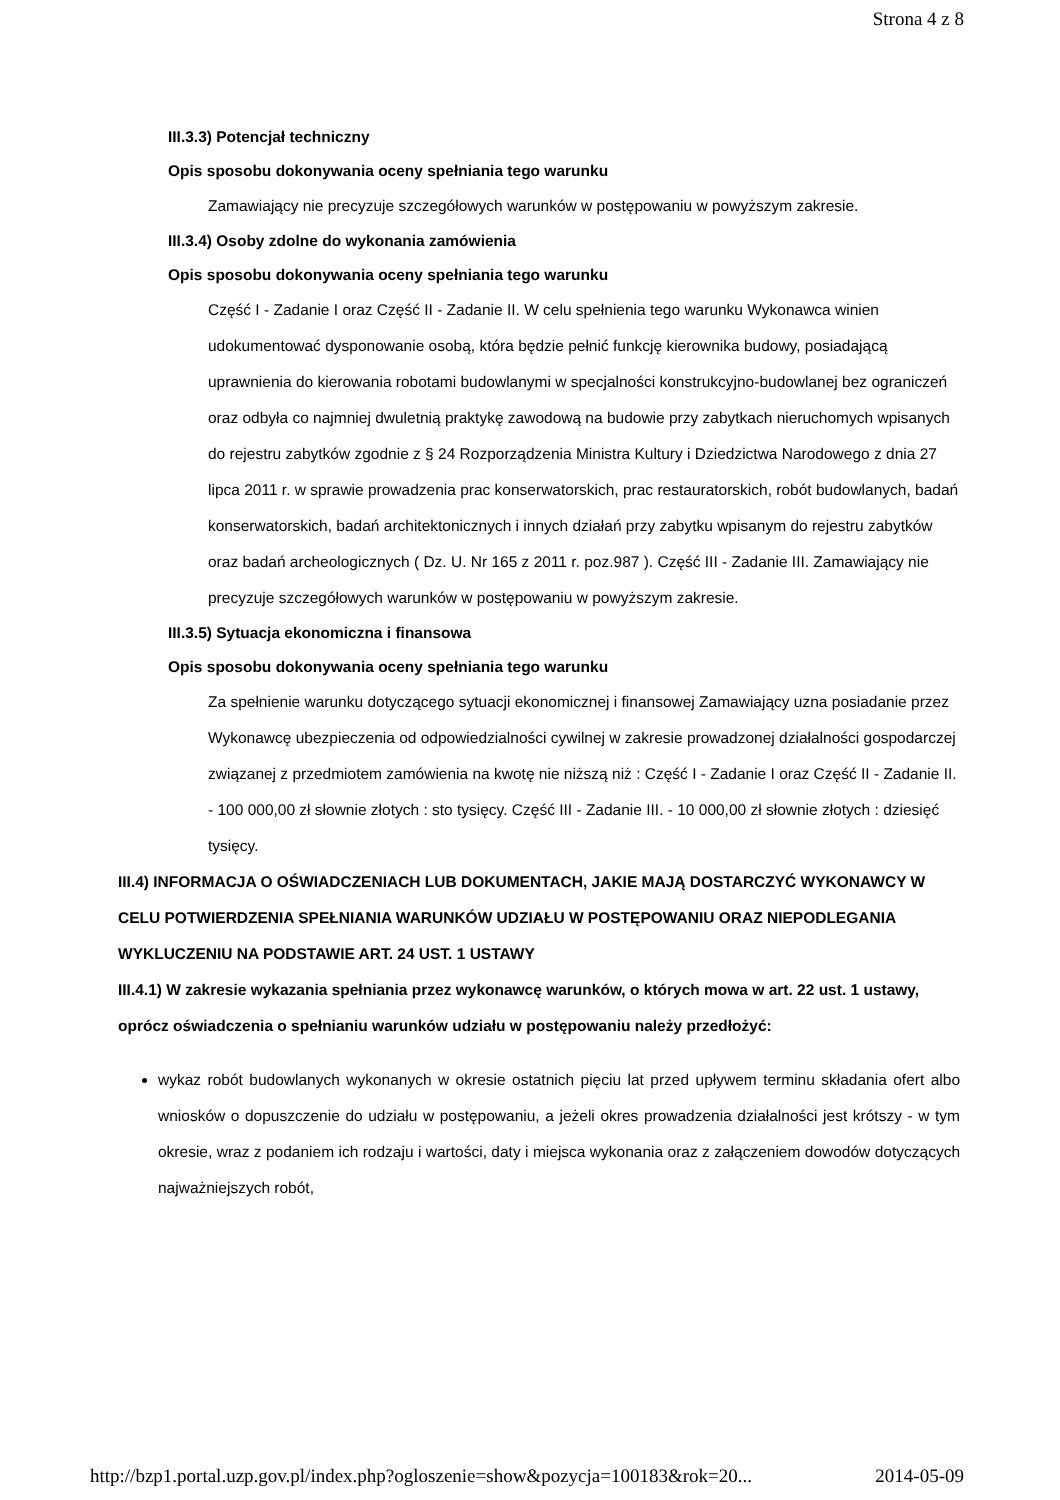Strona 4 z 8
III.3.3) Potencjał techniczny
Opis sposobu dokonywania oceny spełniania tego warunku
Zamawiający nie precyzuje szczegółowych warunków w postępowaniu w powyższym zakresie.
III.3.4) Osoby zdolne do wykonania zamówienia
Opis sposobu dokonywania oceny spełniania tego warunku
Część I - Zadanie I oraz Część II - Zadanie II. W celu spełnienia tego warunku Wykonawca winien udokumentować dysponowanie osobą, która będzie pełnić funkcję kierownika budowy, posiadającą uprawnienia do kierowania robotami budowlanymi w specjalności konstrukcyjno-budowlanej bez ograniczeń oraz odbyła co najmniej dwuletnią praktykę zawodową na budowie przy zabytkach nieruchomych wpisanych do rejestru zabytków zgodnie z § 24 Rozporządzenia Ministra Kultury i Dziedzictwa Narodowego z dnia 27 lipca 2011 r. w sprawie prowadzenia prac konserwatorskich, prac restauratorskich, robót budowlanych, badań konserwatorskich, badań architektonicznych i innych działań przy zabytku wpisanym do rejestru zabytków oraz badań archeologicznych ( Dz. U. Nr 165 z 2011 r. poz.987 ). Część III - Zadanie III. Zamawiający nie precyzuje szczegółowych warunków w postępowaniu w powyższym zakresie.
III.3.5) Sytuacja ekonomiczna i finansowa
Opis sposobu dokonywania oceny spełniania tego warunku
Za spełnienie warunku dotyczącego sytuacji ekonomicznej i finansowej Zamawiający uzna posiadanie przez Wykonawcę ubezpieczenia od odpowiedzialności cywilnej w zakresie prowadzonej działalności gospodarczej związanej z przedmiotem zamówienia na kwotę nie niższą niż : Część I - Zadanie I oraz Część II - Zadanie II. - 100 000,00 zł słownie złotych : sto tysięcy. Część III - Zadanie III. - 10 000,00 zł słownie złotych : dziesięć tysięcy.
III.4) INFORMACJA O OŚWIADCZENIACH LUB DOKUMENTACH, JAKIE MAJĄ DOSTARCZYĆ WYKONAWCY W CELU POTWIERDZENIA SPEŁNIANIA WARUNKÓW UDZIAŁU W POSTĘPOWANIU ORAZ NIEPODLEGANIA WYKLUCZENIU NA PODSTAWIE ART. 24 UST. 1 USTAWY
III.4.1) W zakresie wykazania spełniania przez wykonawcę warunków, o których mowa w art. 22 ust. 1 ustawy, oprócz oświadczenia o spełnianiu warunków udziału w postępowaniu należy przedłożyć:
wykaz robót budowlanych wykonanych w okresie ostatnich pięciu lat przed upływem terminu składania ofert albo wniosków o dopuszczenie do udziału w postępowaniu, a jeżeli okres prowadzenia działalności jest krótszy - w tym okresie, wraz z podaniem ich rodzaju i wartości, daty i miejsca wykonania oraz z załączeniem dowodów dotyczących najważniejszych robót,
http://bzp1.portal.uzp.gov.pl/index.php?ogloszenie=show&pozycja=100183&rok=20... 2014-05-09